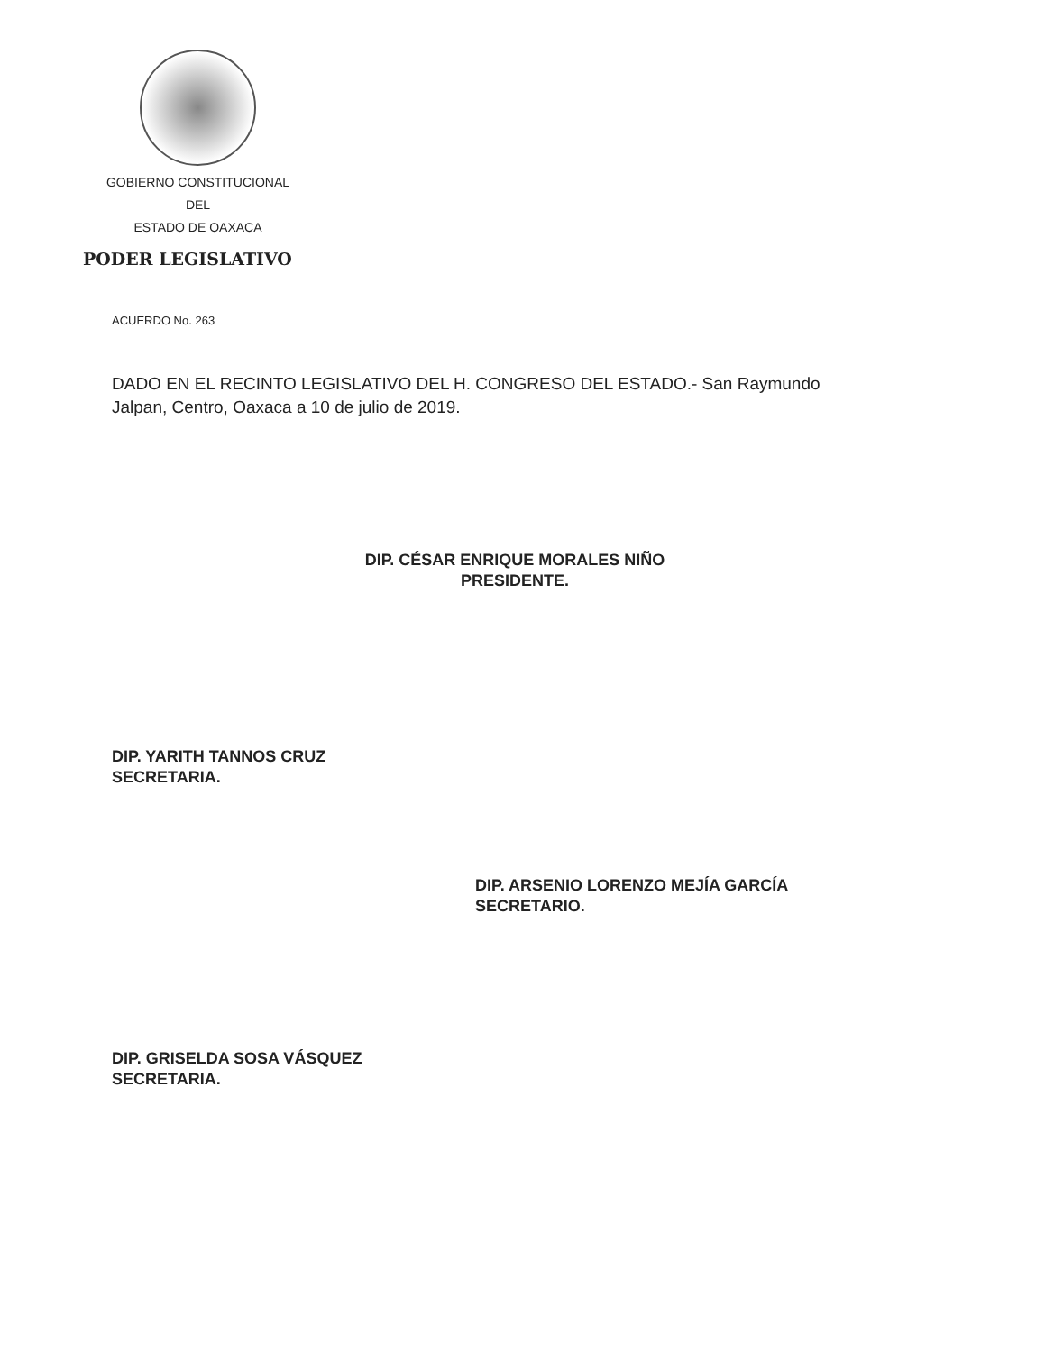GOBIERNO CONSTITUCIONAL
DEL
ESTADO DE OAXACA
PODER LEGISLATIVO
ACUERDO No. 263
DADO EN EL RECINTO LEGISLATIVO DEL H. CONGRESO DEL ESTADO.- San Raymundo Jalpan, Centro, Oaxaca a 10 de julio de 2019.
DIP. CÉSAR ENRIQUE MORALES NIÑO
PRESIDENTE.
DIP. YARITH TANNOS CRUZ
SECRETARIA.
DIP. ARSENIO LORENZO MEJÍA GARCÍA
SECRETARIO.
DIP. GRISELDA SOSA VÁSQUEZ
SECRETARIA.